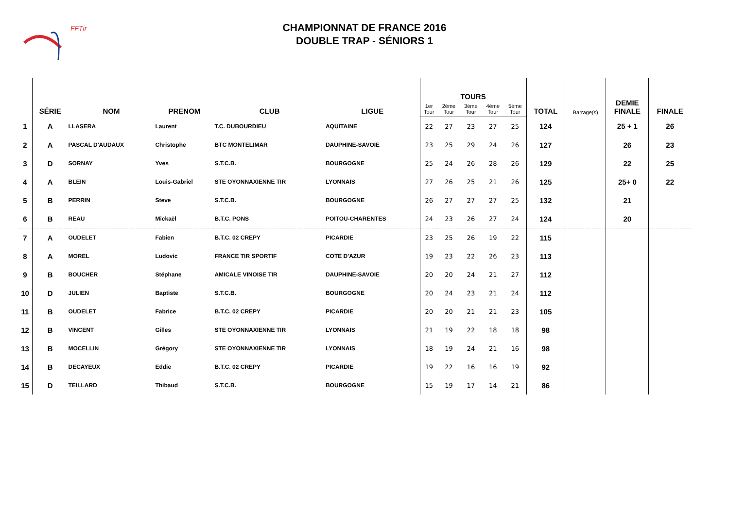FFTir
CHAMPIONNAT DE FRANCE 2016
DOUBLE TRAP - SÉNIORS 1
| | SÉRIE | NOM | PRENOM | CLUB | LIGUE | TOURS | | | | | TOTAL | Barrage(s) | DEMIE FINALE | FINALE |
| --- | --- | --- | --- | --- | --- | --- | --- | --- | --- | --- | --- | --- | --- | --- |
| | | | | | | 1er Tour | 2ème Tour | 3ème Tour | 4ème Tour | 5ème Tour | | | | |
| 1 | A | LLASERA | Laurent | T.C. DUBOURDIEU | AQUITAINE | 22 | 27 | 23 | 27 | 25 | 124 | | 25 + 1 | 26 |
| 2 | A | PASCAL D'AUDAUX | Christophe | BTC MONTELIMAR | DAUPHINE-SAVOIE | 23 | 25 | 29 | 24 | 26 | 127 | | 26 | 23 |
| 3 | D | SORNAY | Yves | S.T.C.B. | BOURGOGNE | 25 | 24 | 26 | 28 | 26 | 129 | | 22 | 25 |
| 4 | A | BLEIN | Louis-Gabriel | STE OYONNAXIENNE TIR | LYONNAIS | 27 | 26 | 25 | 21 | 26 | 125 | | 25+ 0 | 22 |
| 5 | B | PERRIN | Steve | S.T.C.B. | BOURGOGNE | 26 | 27 | 27 | 27 | 25 | 132 | | 21 | |
| 6 | B | REAU | Mickaël | B.T.C. PONS | POITOU-CHARENTES | 24 | 23 | 26 | 27 | 24 | 124 | | 20 | |
| 7 | A | OUDELET | Fabien | B.T.C. 02 CREPY | PICARDIE | 23 | 25 | 26 | 19 | 22 | 115 | | | |
| 8 | A | MOREL | Ludovic | FRANCE TIR SPORTIF | COTE D'AZUR | 19 | 23 | 22 | 26 | 23 | 113 | | | |
| 9 | B | BOUCHER | Stéphane | AMICALE VINOISE TIR | DAUPHINE-SAVOIE | 20 | 20 | 24 | 21 | 27 | 112 | | | |
| 10 | D | JULIEN | Baptiste | S.T.C.B. | BOURGOGNE | 20 | 24 | 23 | 21 | 24 | 112 | | | |
| 11 | B | OUDELET | Fabrice | B.T.C. 02 CREPY | PICARDIE | 20 | 20 | 21 | 21 | 23 | 105 | | | |
| 12 | B | VINCENT | Gilles | STE OYONNAXIENNE TIR | LYONNAIS | 21 | 19 | 22 | 18 | 18 | 98 | | | |
| 13 | B | MOCELLIN | Grégory | STE OYONNAXIENNE TIR | LYONNAIS | 18 | 19 | 24 | 21 | 16 | 98 | | | |
| 14 | B | DECAYEUX | Eddie | B.T.C. 02 CREPY | PICARDIE | 19 | 22 | 16 | 16 | 19 | 92 | | | |
| 15 | D | TEILLARD | Thibaud | S.T.C.B. | BOURGOGNE | 15 | 19 | 17 | 14 | 21 | 86 | | | |